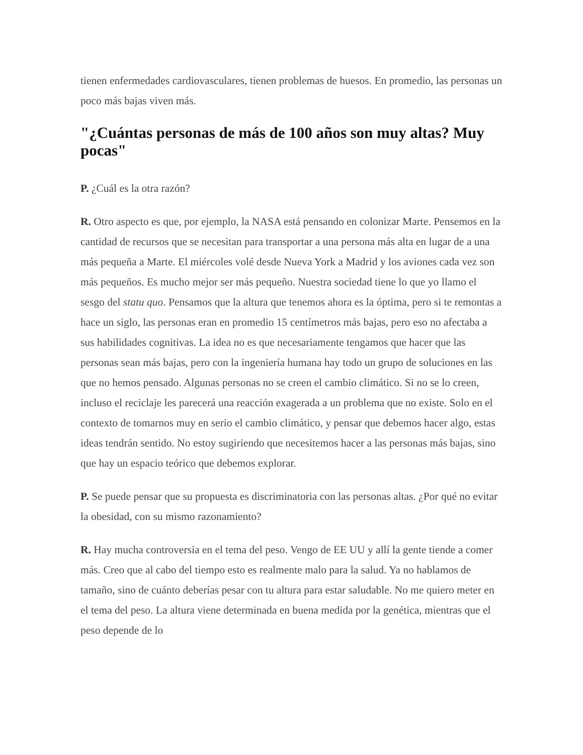tienen enfermedades cardiovasculares, tienen problemas de huesos. En promedio, las personas un poco más bajas viven más.
"¿Cuántas personas de más de 100 años son muy altas? Muy pocas"
P. ¿Cuál es la otra razón?
R. Otro aspecto es que, por ejemplo, la NASA está pensando en colonizar Marte. Pensemos en la cantidad de recursos que se necesitan para transportar a una persona más alta en lugar de a una más pequeña a Marte. El miércoles volé desde Nueva York a Madrid y los aviones cada vez son más pequeños. Es mucho mejor ser más pequeño. Nuestra sociedad tiene lo que yo llamo el sesgo del statu quo. Pensamos que la altura que tenemos ahora es la óptima, pero si te remontas a hace un siglo, las personas eran en promedio 15 centímetros más bajas, pero eso no afectaba a sus habilidades cognitivas. La idea no es que necesariamente tengamos que hacer que las personas sean más bajas, pero con la ingeniería humana hay todo un grupo de soluciones en las que no hemos pensado. Algunas personas no se creen el cambio climático. Si no se lo creen, incluso el reciclaje les parecerá una reacción exagerada a un problema que no existe. Solo en el contexto de tomarnos muy en serio el cambio climático, y pensar que debemos hacer algo, estas ideas tendrán sentido. No estoy sugiriendo que necesitemos hacer a las personas más bajas, sino que hay un espacio teórico que debemos explorar.
P. Se puede pensar que su propuesta es discriminatoria con las personas altas. ¿Por qué no evitar la obesidad, con su mismo razonamiento?
R. Hay mucha controversia en el tema del peso. Vengo de EE UU y allí la gente tiende a comer más. Creo que al cabo del tiempo esto es realmente malo para la salud. Ya no hablamos de tamaño, sino de cuánto deberías pesar con tu altura para estar saludable. No me quiero meter en el tema del peso. La altura viene determinada en buena medida por la genética, mientras que el peso depende de lo